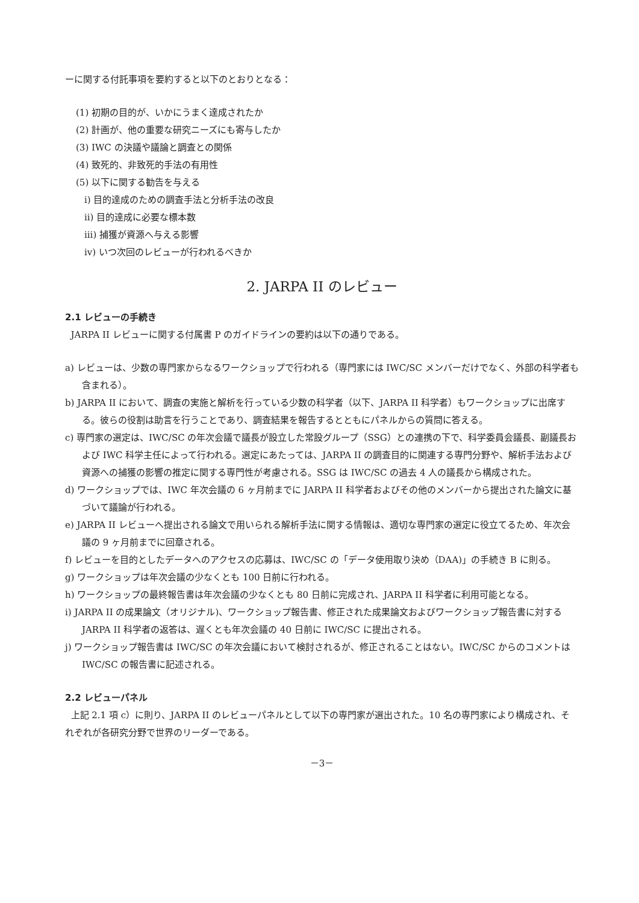ーに関する付託事項を要約すると以下のとおりとなる：
(1) 初期の目的が、いかにうまく達成されたか
(2) 計画が、他の重要な研究ニーズにも寄与したか
(3) IWC の決議や議論と調査との関係
(4) 致死的、非致死的手法の有用性
(5) 以下に関する勧告を与える
i) 目的達成のための調査手法と分析手法の改良
ii) 目的達成に必要な標本数
iii) 捕獲が資源へ与える影響
iv) いつ次回のレビューが行われるべきか
2. JARPA II のレビュー
2.1 レビューの手続き
JARPA II レビューに関する付属書 P のガイドラインの要約は以下の通りである。
a) レビューは、少数の専門家からなるワークショップで行われる（専門家には IWC/SC メンバーだけでなく、外部の科学者も含まれる）。
b) JARPA II において、調査の実施と解析を行っている少数の科学者（以下、JARPA II 科学者）もワークショップに出席する。彼らの役割は助言を行うことであり、調査結果を報告するとともにパネルからの質問に答える。
c) 専門家の選定は、IWC/SC の年次会議で議長が設立した常設グループ（SSG）との連携の下で、科学委員会議長、副議長および IWC 科学主任によって行われる。選定にあたっては、JARPA II の調査目的に関連する専門分野や、解析手法および資源への捕獲の影響の推定に関する専門性が考慮される。SSG は IWC/SC の過去 4 人の議長から構成された。
d) ワークショップでは、IWC 年次会議の 6 ヶ月前までに JARPA II 科学者およびその他のメンバーから提出された論文に基づいて議論が行われる。
e) JARPA II レビューへ提出される論文で用いられる解析手法に関する情報は、適切な専門家の選定に役立てるため、年次会議の 9 ヶ月前までに回章される。
f) レビューを目的としたデータへのアクセスの応募は、IWC/SC の「データ使用取り決め（DAA)」の手続き B に則る。
g) ワークショップは年次会議の少なくとも 100 日前に行われる。
h) ワークショップの最終報告書は年次会議の少なくとも 80 日前に完成され、JARPA II 科学者に利用可能となる。
i) JARPA II の成果論文（オリジナル)、ワークショップ報告書、修正された成果論文およびワークショップ報告書に対する JARPA II 科学者の返答は、遅くとも年次会議の 40 日前に IWC/SC に提出される。
j) ワークショップ報告書は IWC/SC の年次会議において検討されるが、修正されることはない。IWC/SC からのコメントは IWC/SC の報告書に記述される。
2.2 レビューパネル
上記 2.1 項 c）に則り、JARPA II のレビューパネルとして以下の専門家が選出された。10 名の専門家により構成され、それぞれが各研究分野で世界のリーダーである。
－3－